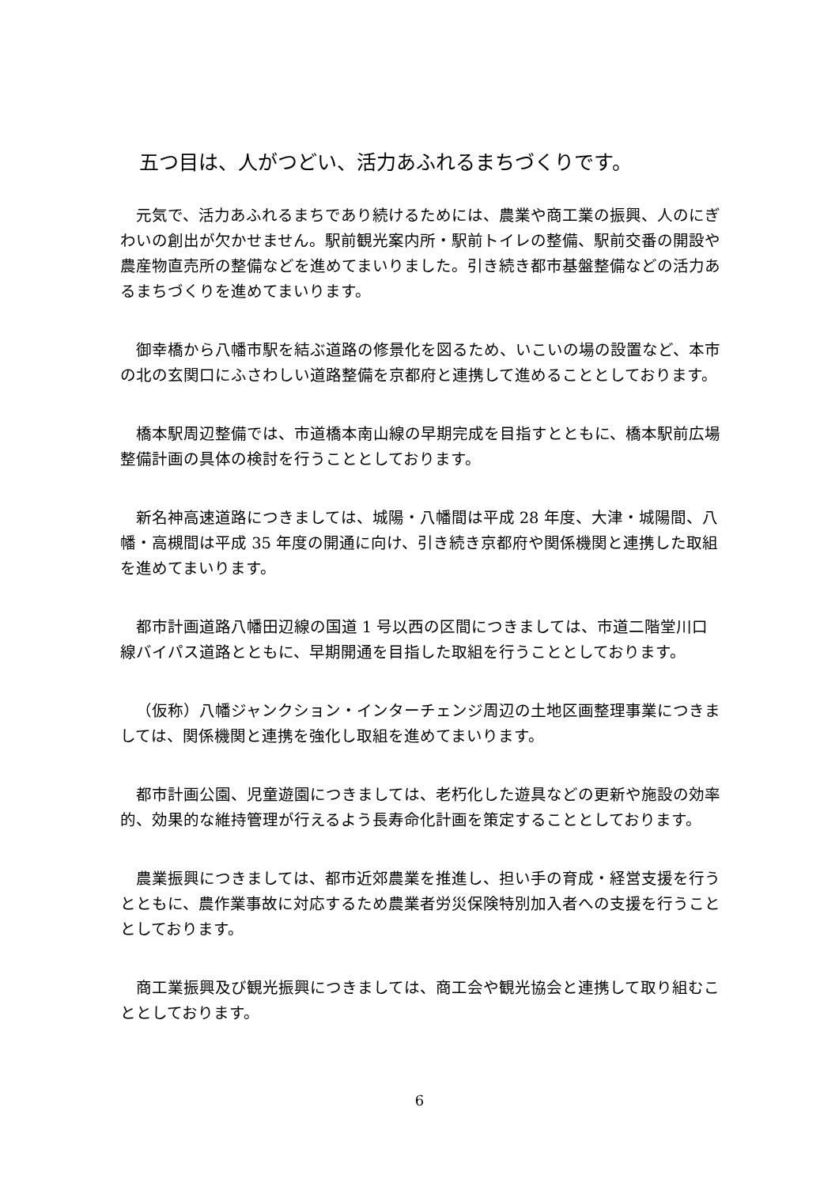五つ目は、人がつどい、活力あふれるまちづくりです。
元気で、活力あふれるまちであり続けるためには、農業や商工業の振興、人のにぎわいの創出が欠かせません。駅前観光案内所・駅前トイレの整備、駅前交番の開設や農産物直売所の整備などを進めてまいりました。引き続き都市基盤整備などの活力あるまちづくりを進めてまいります。
御幸橋から八幡市駅を結ぶ道路の修景化を図るため、いこいの場の設置など、本市の北の玄関口にふさわしい道路整備を京都府と連携して進めることとしております。
橋本駅周辺整備では、市道橋本南山線の早期完成を目指すとともに、橋本駅前広場整備計画の具体の検討を行うこととしております。
新名神高速道路につきましては、城陽・八幡間は平成 28 年度、大津・城陽間、八幡・高槻間は平成 35 年度の開通に向け、引き続き京都府や関係機関と連携した取組を進めてまいります。
都市計画道路八幡田辺線の国道 1 号以西の区間につきましては、市道二階堂川口線バイパス道路とともに、早期開通を目指した取組を行うこととしております。
（仮称）八幡ジャンクション・インターチェンジ周辺の土地区画整理事業につきましては、関係機関と連携を強化し取組を進めてまいります。
都市計画公園、児童遊園につきましては、老朽化した遊具などの更新や施設の効率的、効果的な維持管理が行えるよう長寿命化計画を策定することとしております。
農業振興につきましては、都市近郊農業を推進し、担い手の育成・経営支援を行うとともに、農作業事故に対応するため農業者労災保険特別加入者への支援を行うこととしております。
商工業振興及び観光振興につきましては、商工会や観光協会と連携して取り組むこととしております。
6